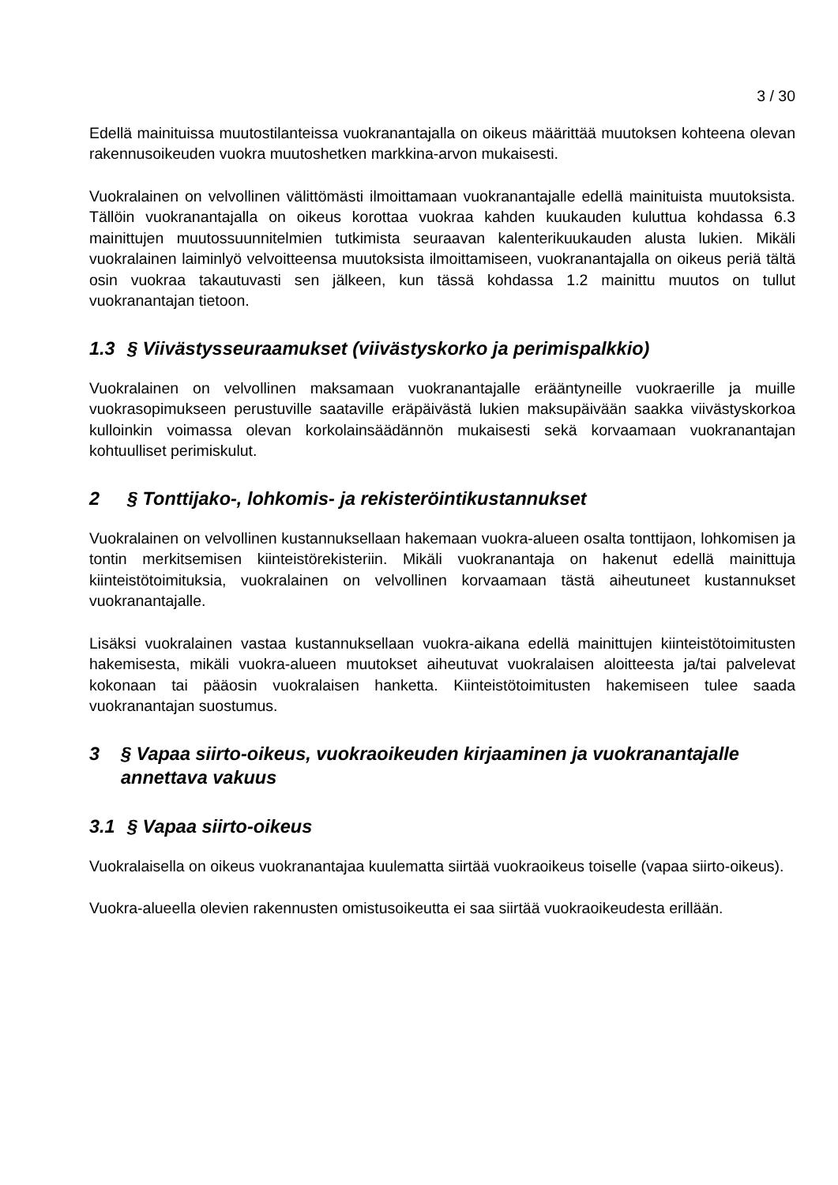3 / 30
Edellä mainituissa muutostilanteissa vuokranantajalla on oikeus määrittää muutoksen kohteena olevan rakennusoikeuden vuokra muutoshetken markkina-arvon mukaisesti.
Vuokralainen on velvollinen välittömästi ilmoittamaan vuokranantajalle edellä mainituista muutoksista. Tällöin vuokranantajalla on oikeus korottaa vuokraa kahden kuukauden kuluttua kohdassa 6.3 mainittujen muutossuunnitelmien tutkimista seuraavan kalenterikuukauden alusta lukien. Mikäli vuokralainen laiminlyö velvoitteensa muutoksista ilmoittamiseen, vuokranantajalla on oikeus periä tältä osin vuokraa takautuvasti sen jälkeen, kun tässä kohdassa 1.2 mainittu muutos on tullut vuokranantajan tietoon.
1.3 § Viivästysseuraamukset (viivästyskorko ja perimispalkkio)
Vuokralainen on velvollinen maksamaan vuokranantajalle erääntyneille vuokraerille ja muille vuokrasopimukseen perustuville saataville eräpäivästä lukien maksupäivään saakka viivästyskorkoa kulloinkin voimassa olevan korkolainsäädännön mukaisesti sekä korvaamaan vuokranantajan kohtuulliset perimiskulut.
2 § Tonttijako-, lohkomis- ja rekisteröintikustannukset
Vuokralainen on velvollinen kustannuksellaan hakemaan vuokra-alueen osalta tonttijaon, lohkomisen ja tontin merkitsemisen kiinteistörekisteriin. Mikäli vuokranantaja on hakenut edellä mainittuja kiinteistötoimituksia, vuokralainen on velvollinen korvaamaan tästä aiheutuneet kustannukset vuokranantajalle.
Lisäksi vuokralainen vastaa kustannuksellaan vuokra-aikana edellä mainittujen kiinteistötoimitusten hakemisesta, mikäli vuokra-alueen muutokset aiheutuvat vuokralaisen aloitteesta ja/tai palvelevat kokonaan tai pääosin vuokralaisen hanketta. Kiinteistötoimitusten hakemiseen tulee saada vuokranantajan suostumus.
3 § Vapaa siirto-oikeus, vuokraoikeuden kirjaaminen ja vuokranantajalle annettava vakuus
3.1 § Vapaa siirto-oikeus
Vuokralaisella on oikeus vuokranantajaa kuulematta siirtää vuokraoikeus toiselle (vapaa siirto-oikeus).
Vuokra-alueella olevien rakennusten omistusoikeutta ei saa siirtää vuokraoikeudesta erillään.